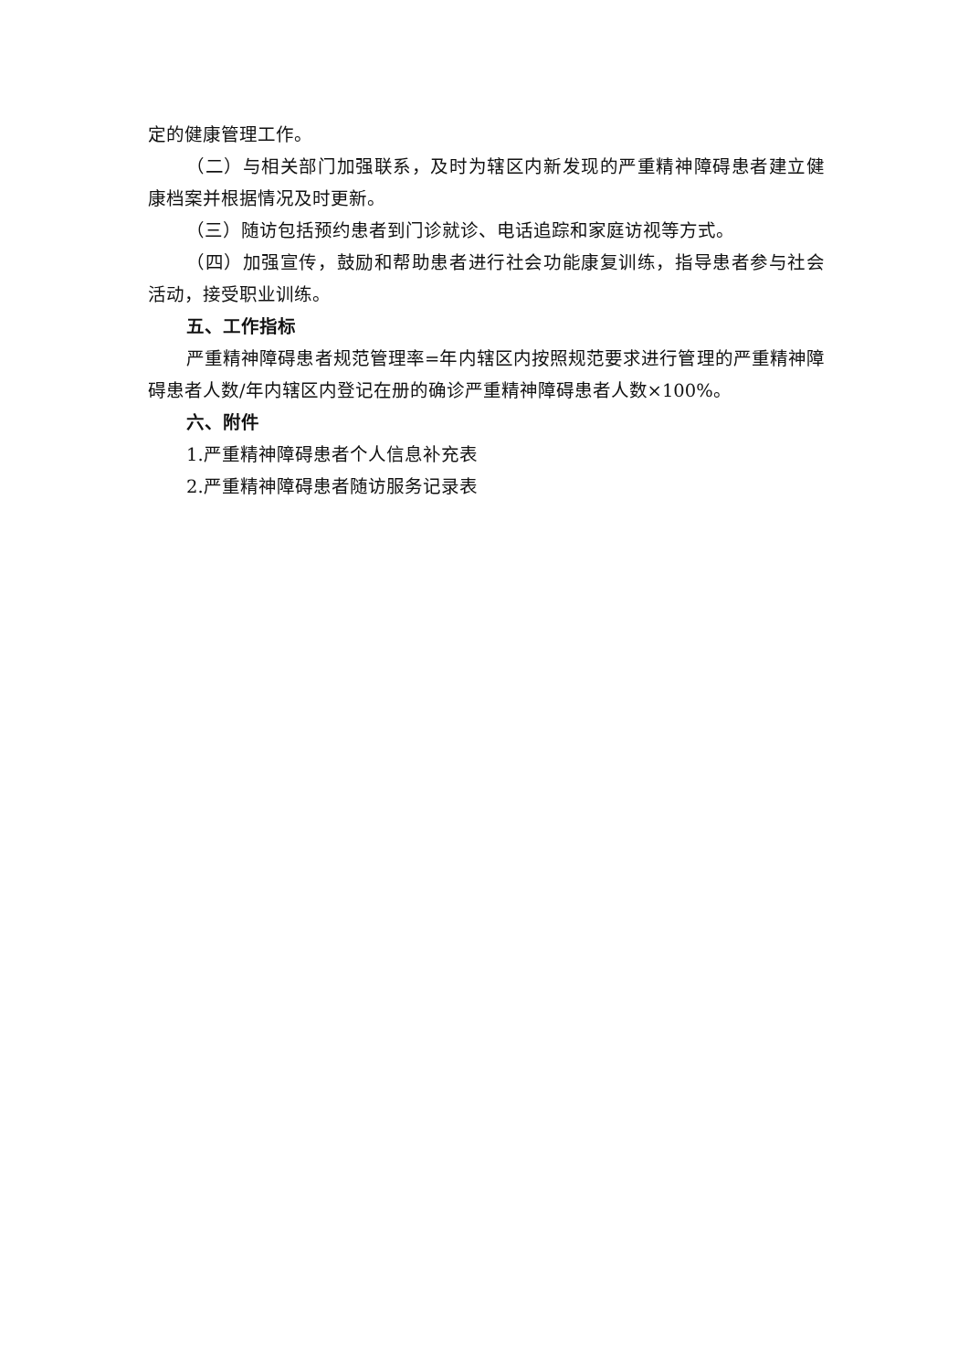定的健康管理工作。
（二）与相关部门加强联系，及时为辖区内新发现的严重精神障碍患者建立健康档案并根据情况及时更新。
（三）随访包括预约患者到门诊就诊、电话追踪和家庭访视等方式。
（四）加强宣传，鼓励和帮助患者进行社会功能康复训练，指导患者参与社会活动，接受职业训练。
五、工作指标
严重精神障碍患者规范管理率=年内辖区内按照规范要求进行管理的严重精神障碍患者人数/年内辖区内登记在册的确诊严重精神障碍患者人数×100%。
六、附件
1.严重精神障碍患者个人信息补充表
2.严重精神障碍患者随访服务记录表